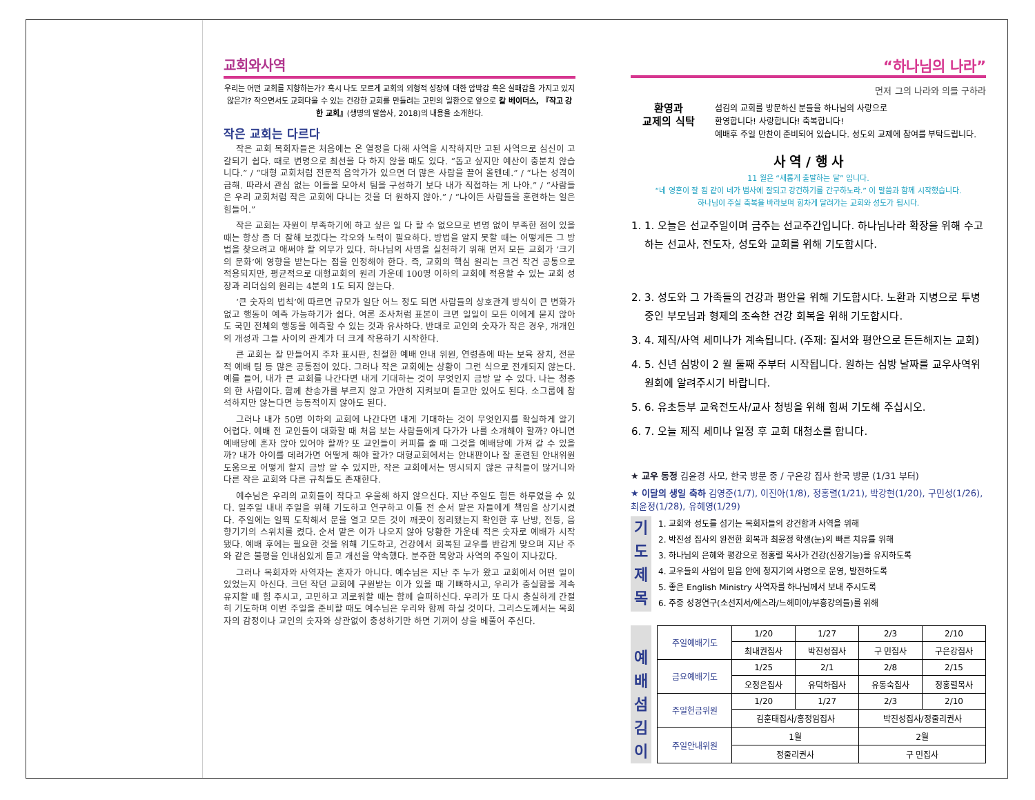교회와사역
우리는 어떤 교회를 지향하는가? 혹시 나도 모르게 교회의 외형적 성장에 대한 압박감 혹은 실패감을 가지고 있지 않은가? 작으면서도 교회다울 수 있는 건강한 교회를 만들려는 고민의 일환으로 앞으로 칼 베이더스, 『작고 강한 교회』(생명의 말씀사, 2018)의 내용을 소개한다.
작은 교회는 다르다
작은 교회 목회자들은 처음에는 온 열정을 다해 사역을 시작하지만 고된 사역으로 심신이 고갈되기 쉽다. 때로 변명으로 최선을 다 하지 않을 때도 있다. “돕고 싶지만 예산이 충분치 않습니다.” / “대형 교회처럼 전문적 음악가가 있으면 더 많은 사람을 끌어 올텐데.” / “나는 성격이 급해. 따라서 관심 없는 이들을 모아서 팀을 구성하기 보다 내가 직접하는 게 나아.” / “사람들은 우리 교회처럼 작은 교회에 다니는 것을 더 원하지 않아.” / “나이든 사람들을 훈련하는 일은 힘들어.”
작은 교회는 자원이 부족하기에 하고 싶은 일 다 할 수 없으므로 변명 없이 부족한 점이 있을 때는 항상 좀 더 잘해 보겠다는 각오와 노력이 필요하다. 방법을 알지 못할 때는 어떻게든 그 방법을 찾으려고 애써야 할 의무가 있다. 하나님의 사명을 실천하기 위해 먼저 모든 교회가 ‘크기의 문화’에 영향을 받는다는 점을 인정해야 한다. 즉, 교회의 핵심 원리는 크건 작건 공통으로 적용되지만, 평균적으로 대형교회의 원리 가운데 100명 이하의 교회에 적용할 수 있는 교회 성장과 리더십의 원리는 4분의 1도 되지 않는다.
‘큰 숫자의 법칙’에 따르면 규모가 일단 어느 정도 되면 사람들의 상호관계 방식이 큰 변화가 없고 행동이 예측 가능하기가 쉽다. 여론 조사처럼 표본이 크면 일일이 모든 이에게 묻지 않아도 국민 전체의 행동을 예측할 수 있는 것과 유사하다. 반대로 교인의 숫자가 작은 경우, 개개인의 개성과 그들 사이의 관계가 더 크게 작용하기 시작한다.
큰 교회는 잘 만들어지 주차 표시판, 친절한 예배 안내 위원, 연령층에 따는 보육 장치, 전문적 예배 팀 등 많은 공통점이 있다. 그러나 작은 교회에는 상황이 그런 식으로 전개되지 않는다. 예를 들어, 내가 큰 교회를 나간다면 내게 기대하는 것이 무엇인지 금방 알 수 있다. 나는 청중의 한 사람이다. 함께 찬송가를 부르지 않고 가만히 지켜보며 듣고만 있어도 된다. 소그룹에 참석하지만 않는다면 능동적이지 않아도 된다.
그러나 내가 50명 이하의 교회에 나간다면 내게 기대하는 것이 무엇인지를 확실하게 알기 어렵다. 예배 전 교인들이 대화할 때 처음 보는 사람들에게 다가가 나를 소개해야 할까? 아니면 예배당에 혼자 앉아 있어야 할까? 또 교인들이 커피를 줄 때 그것을 예배당에 가져 갈 수 있을까? 내가 아이를 데려가면 어떻게 해야 할가? 대형교회에서는 안내판이나 잘 훈련된 안내위원 도움으로 어떻게 할지 금방 알 수 있지만, 작은 교회에서는 명시되지 않은 규칙들이 많거니와 다른 작은 교회와 다른 규칙들도 존재한다.
예수님은 우리의 교회들이 작다고 우울해 하지 않으신다. 지난 주일도 힘든 하루였을 수 있다. 일주일 내내 주일을 위해 기도하고 연구하고 이틀 전 순서 맡은 자들에게 책임을 상기시켰다. 주일에는 일찍 도착해서 문을 열고 모든 것이 깨끗이 정리됐는지 확인한 후 난방, 전등, 음향기기의 스위치를 켰다. 순서 맡은 이가 나오지 않아 당황한 가운데 적은 숫자로 예배가 시작됐다. 예배 후에는 필요한 것을 위해 기도하고, 건강에서 회복된 교우를 반갑게 맞으며 지난 주와 같은 불평을 인내심있게 듣고 개선을 약속했다. 분주한 목양과 사역의 주일이 지나갔다.
그러나 목회자와 사역자는 혼자가 아니다. 예수님은 지난 주 누가 왔고 교회에서 어떤 일이 있었는지 아신다. 크던 작던 교회에 구원받는 이가 있을 때 기뻐하시고, 우리가 충실함을 계속 유지할 때 힘 주시고, 고민하고 괴로워할 때는 함께 슬퍼하신다. 우리가 또 다시 충실하게 간절히 기도하며 이번 주일을 준비할 때도 예수님은 우리와 함께 하실 것이다. 그리스도께서는 목회자의 감정이나 교인의 숫자와 상관없이 충성하기만 하면 기꺼이 상을 베풀어 주신다.
“하나님의 나라”
먼저 그의 나라와 의를 구하라
환영과
교제의 식탁
섬김의 교회를 방문하신 분들을 하나님의 사랑으로
환영합니다! 사랑합니다! 축복합니다!
예배후 주일 만찬이 준비되어 있습니다. 성도의 교제에 참여를 부탁드립니다.
사 역 / 행 사
11 월은 “새롭게 출발하는 달” 입니다.
“네 영혼이 잘 됨 같이 네가 범사에 잘되고 강건하기를 간구하노라.” 이 말씀과 함께 시작했습니다.
하나님이 주실 축복을 바라보며 힘차게 달려가는 교회와 성도가 됩시다.
1. 1. 오늘은 선교주일이며 금주는 선교주간입니다. 하나님나라 확장을 위해 수고하는 선교사, 전도자, 성도와 교회를 위해 기도합시다.
2. 3. 성도와 그 가족들의 건강과 평안을 위해 기도합시다. 노환과 지병으로 투병중인 부모님과 형제의 조속한 건강 회복을 위해 기도합시다.
3. 4. 제직/사역 세미나가 계속됩니다. (주제: 질서와 평안으로 든든해지는 교회)
4. 5. 신년 심방이 2 월 둘째 주부터 시작됩니다. 원하는 심방 날짜를 교우사역위원회에 알려주시기 바랍니다.
5. 6. 유초등부 교육전도사/교사 청빙을 위해 힘써 기도해 주십시오.
6. 7. 오늘 제직 세미나 일정 후 교회 대청소를 합니다.
★ 교우 동정 김윤경 사모, 한국 방문 중 / 구은강 집사 한국 방문 (1/31 부터)
★ 이달의 생일 축하 김영준(1/7), 이진아(1/8), 정홍렬(1/21), 박강현(1/20), 구민성(1/26), 최윤정(1/28), 유혜영(1/29)
기
도
제
목
1. 교회와 성도를 섬기는 목회자들의 강건함과 사역을 위해
2. 박진성 집사의 완전한 회복과 최윤정 학생(눈)의 빠른 치유를 위해
3. 하나님의 은혜와 평강으로 정홍렬 목사가 건강(신장기능)을 유지하도록
4. 교우들의 사업이 믿음 안에 청지기의 사명으로 운영, 발전하도록
5. 좋은 English Ministry 사역자를 하나님께서 보내 주시도록
6. 주중 성경연구(소선지서/에스라/느헤미야/부흥강의들)를 위해
예
배
섬
김
이
| 주일예배기도 | 1/20 | 1/27 | 2/3 | 2/10 |
| | 최내권집사 | 박진성집사 | 구 민집사 | 구은강집사 |
| 금요예배기도 | 1/25 | 2/1 | 2/8 | 2/15 |
| | 오정은집사 | 유덕하집사 | 유동숙집사 | 정홍렬목사 |
| 주일헌금위원 | 1/20 | 1/27 | 2/3 | 2/10 |
| | 김훈태집사/홍정임집사 | | 박진성집사/정줄리권사 | |
| 주일안내위원 | 1월 | | 2월 | |
| | 정줄리권사 | | 구 민집사 | |